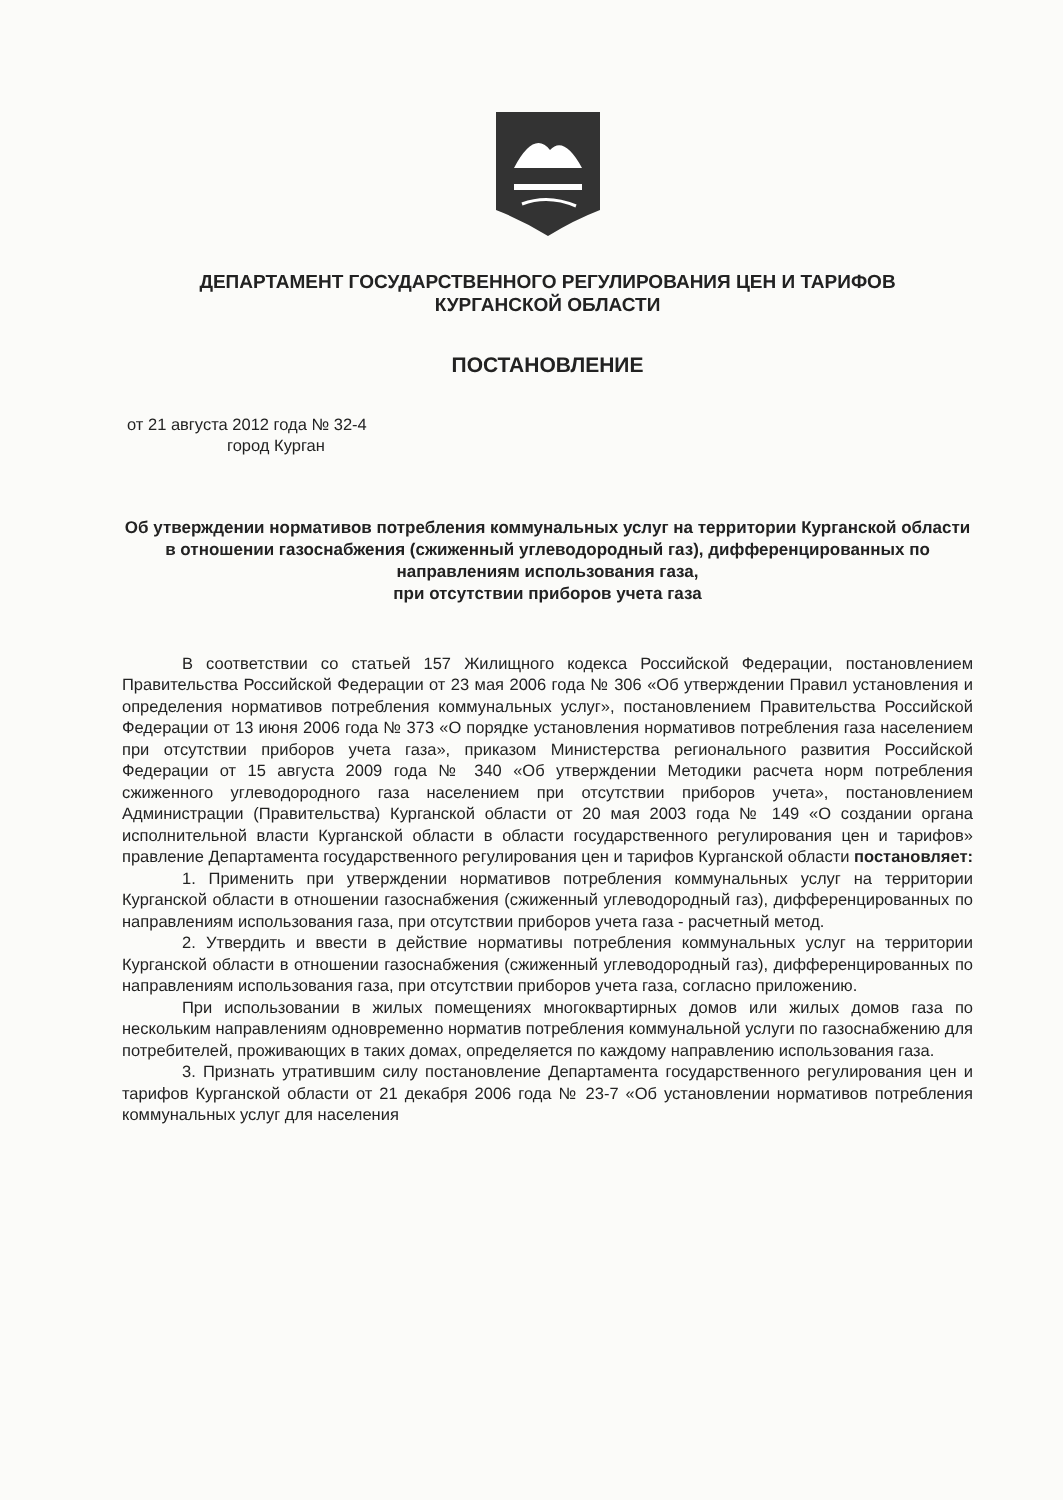ДЕПАРТАМЕНТ ГОСУДАРСТВЕННОГО РЕГУЛИРОВАНИЯ ЦЕН И ТАРИФОВ
КУРГАНСКОЙ ОБЛАСТИ
ПОСТАНОВЛЕНИЕ
от 21 августа 2012 года № 32-4
город Курган
Об утверждении нормативов потребления коммунальных услуг на территории Курганской области в отношении газоснабжения (сжиженный углеводородный газ), дифференцированных по направлениям использования газа,
при отсутствии приборов учета газа
В соответствии со статьей 157 Жилищного кодекса Российской Федерации, постановлением Правительства Российской Федерации от 23 мая 2006 года № 306 «Об утверждении Правил установления и определения нормативов потребления коммунальных услуг», постановлением Правительства Российской Федерации от 13 июня 2006 года № 373 «О порядке установления нормативов потребления газа населением при отсутствии приборов учета газа», приказом Министерства регионального развития Российской Федерации от 15 августа 2009 года № 340 «Об утверждении Методики расчета норм потребления сжиженного углеводородного газа населением при отсутствии приборов учета», постановлением Администрации (Правительства) Курганской области от 20 мая 2003 года № 149 «О создании органа исполнительной власти Курганской области в области государственного регулирования цен и тарифов» правление Департамента государственного регулирования цен и тарифов Курганской области постановляет:
1. Применить при утверждении нормативов потребления коммунальных услуг на территории Курганской области в отношении газоснабжения (сжиженный углеводородный газ), дифференцированных по направлениям использования газа, при отсутствии приборов учета газа - расчетный метод.
2. Утвердить и ввести в действие нормативы потребления коммунальных услуг на территории Курганской области в отношении газоснабжения (сжиженный углеводородный газ), дифференцированных по направлениям использования газа, при отсутствии приборов учета газа, согласно приложению.
При использовании в жилых помещениях многоквартирных домов или жилых домов газа по нескольким направлениям одновременно норматив потребления коммунальной услуги по газоснабжению для потребителей, проживающих в таких домах, определяется по каждому направлению использования газа.
3. Признать утратившим силу постановление Департамента государственного регулирования цен и тарифов Курганской области от 21 декабря 2006 года № 23-7 «Об установлении нормативов потребления коммунальных услуг для населения